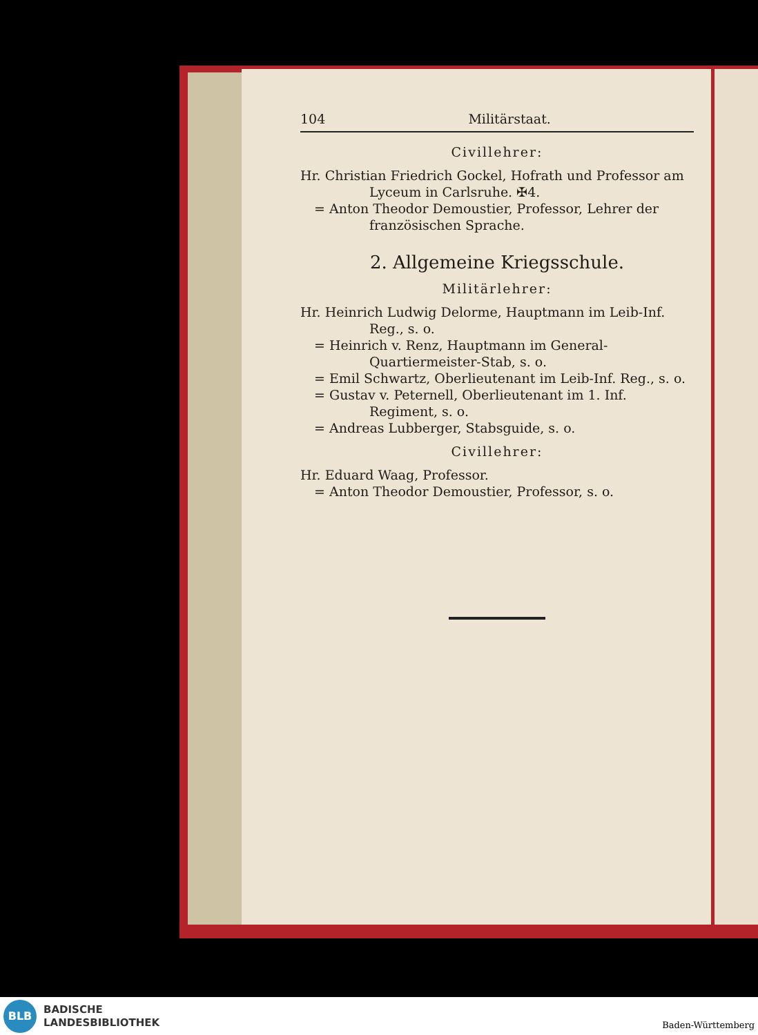104 Militärstaat.
Civillehrer:
Hr. Christian Friedrich Gockel, Hofrath und Professor am Lyceum in Carlsruhe. ✠4.
= Anton Theodor Demoustier, Professor, Lehrer der französischen Sprache.
2. Allgemeine Kriegsschule.
Militärlehrer:
Hr. Heinrich Ludwig Delorme, Hauptmann im Leib-Inf. Reg., s. o.
= Heinrich v. Renz, Hauptmann im General-Quartiermeister-Stab, s. o.
= Emil Schwartz, Oberlieutenant im Leib-Inf. Reg., s. o.
= Gustav v. Peternell, Oberlieutenant im 1. Inf. Regiment, s. o.
= Andreas Lubberger, Stabsguide, s. o.
Civillehrer:
Hr. Eduard Waag, Professor.
= Anton Theodor Demoustier, Professor, s. o.
BLB
BADISCHE
LANDESBIBLIOTHEK
Baden-Württemberg